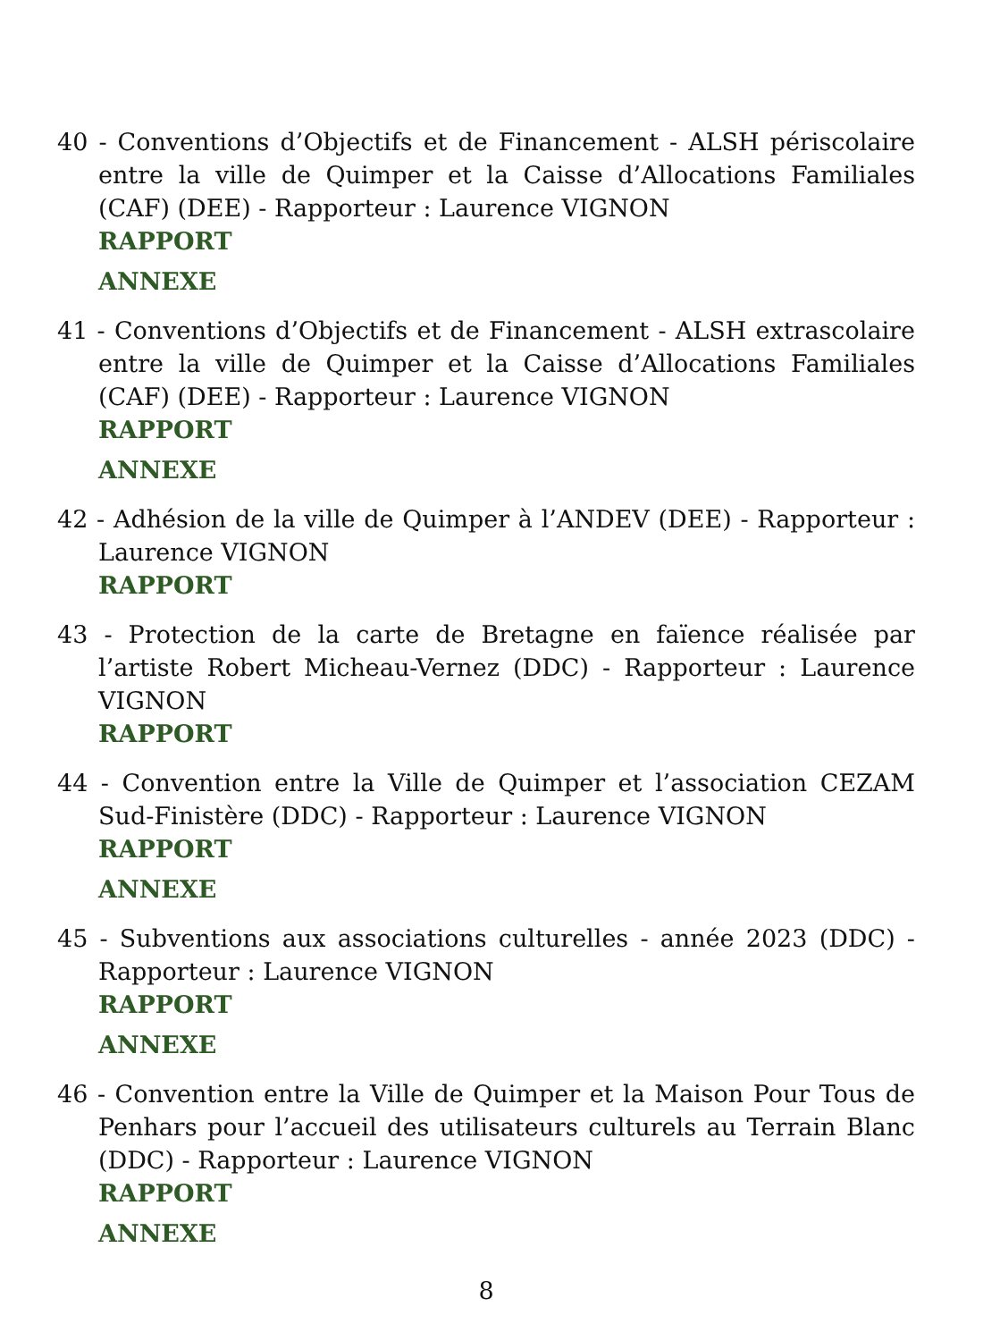40 - Conventions d’Objectifs et de Financement - ALSH périscolaire entre la ville de Quimper et la Caisse d’Allocations Familiales (CAF) (DEE) - Rapporteur : Laurence VIGNON
RAPPORT
ANNEXE
41 - Conventions d’Objectifs et de Financement - ALSH extrascolaire entre la ville de Quimper et la Caisse d’Allocations Familiales (CAF) (DEE) - Rapporteur : Laurence VIGNON
RAPPORT
ANNEXE
42 - Adhésion de la ville de Quimper à l’ANDEV (DEE) - Rapporteur : Laurence VIGNON
RAPPORT
43 - Protection de la carte de Bretagne en faïence réalisée par l’artiste Robert Micheau-Vernez (DDC) - Rapporteur : Laurence VIGNON
RAPPORT
44 - Convention entre la Ville de Quimper et l’association CEZAM Sud-Finistère (DDC) - Rapporteur : Laurence VIGNON
RAPPORT
ANNEXE
45 - Subventions aux associations culturelles - année 2023 (DDC) - Rapporteur : Laurence VIGNON
RAPPORT
ANNEXE
46 - Convention entre la Ville de Quimper et la Maison Pour Tous de Penhars pour l’accueil des utilisateurs culturels au Terrain Blanc (DDC) - Rapporteur : Laurence VIGNON
RAPPORT
ANNEXE
8